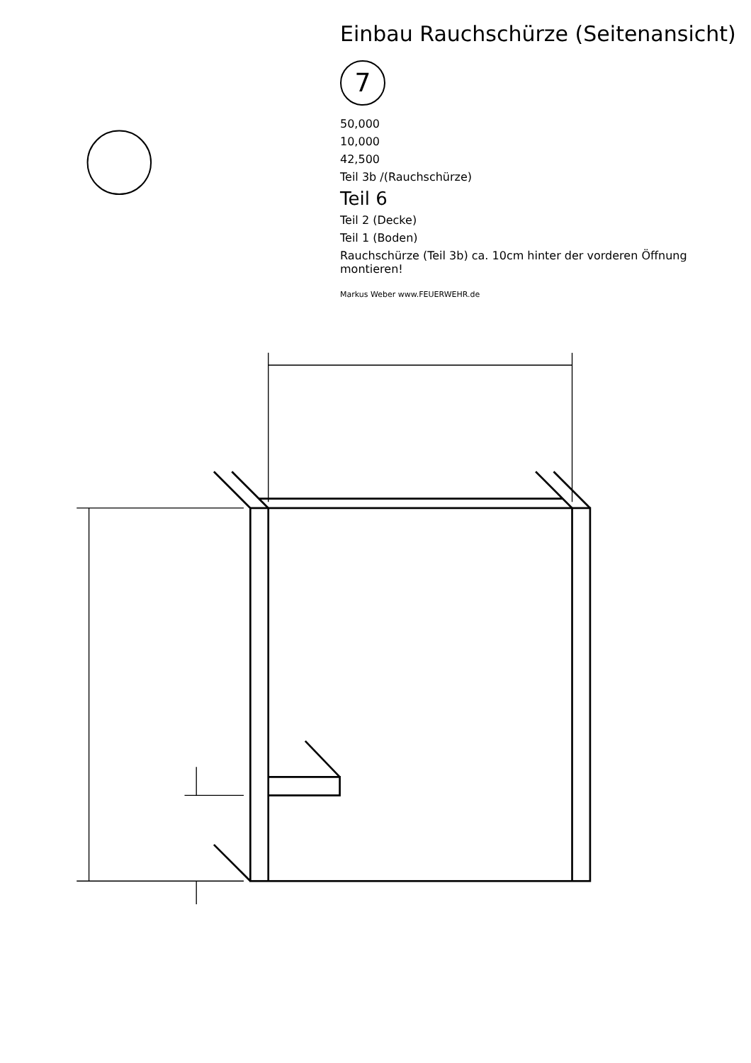Einbau Rauchschürze (Seitenansicht)
7
50,000
10,000
42,500
Teil 3b /(Rauchschürze)
Teil 6
Teil 2 (Decke)
Teil 1 (Boden)
Rauchschürze (Teil 3b) ca. 10cm hinter der vorderen Öffnung montieren!
Markus Weber www.FEUERWEHR.de